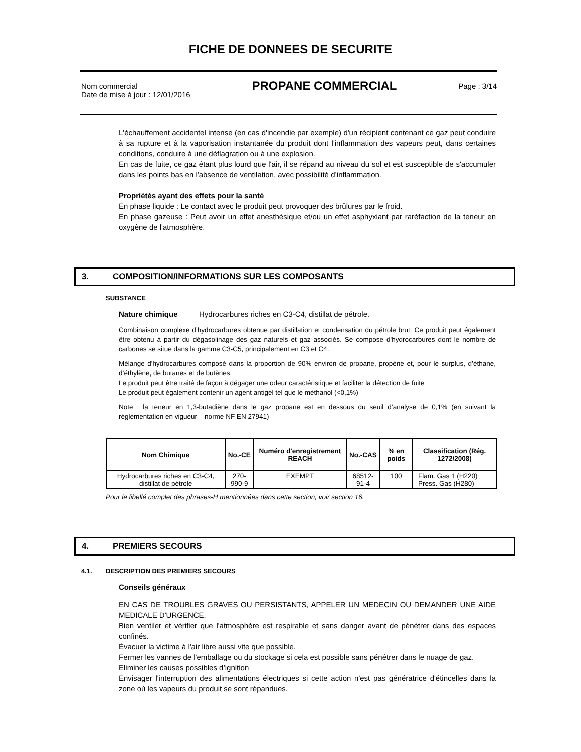FICHE DE DONNEES DE SECURITE
Nom commercial
Date de mise à jour : 12/01/2016
PROPANE COMMERCIAL
Page : 3/14
L'échauffement accidentel intense (en cas d'incendie par exemple) d'un récipient contenant ce gaz peut conduire à sa rupture et à la vaporisation instantanée du produit dont l'inflammation des vapeurs peut, dans certaines conditions, conduire à une déflagration ou à une explosion.
En cas de fuite, ce gaz étant plus lourd que l'air, il se répand au niveau du sol et est susceptible de s'accumuler dans les points bas en l'absence de ventilation, avec possibilité d’inflammation.
Propriétés ayant des effets pour la santé
En phase liquide : Le contact avec le produit peut provoquer des brûlures par le froid.
En phase gazeuse : Peut avoir un effet anesthésique et/ou un effet asphyxiant par raréfaction de la teneur en oxygène de l'atmosphère.
3. COMPOSITION/INFORMATIONS SUR LES COMPOSANTS
SUBSTANCE
Nature chimique Hydrocarbures riches en C3-C4, distillat de pétrole.
Combinaison complexe d’hydrocarbures obtenue par distillation et condensation du pétrole brut. Ce produit peut également être obtenu à partir du dégasolinage des gaz naturels et gaz associés. Se compose d'hydrocarbures dont le nombre de carbones se situe dans la gamme C3-C5, principalement en C3 et C4.
Mélange d'hydrocarbures composé dans la proportion de 90% environ de propane, propène et, pour le surplus, d’éthane, d’éthylène, de butanes et de butènes.
Le produit peut être traité de façon à dégager une odeur caractéristique et faciliter la détection de fuite
Le produit peut également contenir un agent antigel tel que le méthanol (<0,1%)
Note : la teneur en 1,3-butadiène dans le gaz propane est en dessous du seuil d’analyse de 0,1% (en suivant la réglementation en vigueur – norme NF EN 27941)
| Nom Chimique | No.-CE | Numéro d'enregistrement REACH | No.-CAS | % en poids | Classification (Rég. 1272/2008) |
| --- | --- | --- | --- | --- | --- |
| Hydrocarbures riches en C3-C4, distillat de pétrole | 270-990-9 | EXEMPT | 68512-91-4 | 100 | Flam. Gas 1 (H220) Press. Gas (H280) |
Pour le libellé complet des phrases-H mentionnées dans cette section, voir section 16.
4. PREMIERS SECOURS
4.1. DESCRIPTION DES PREMIERS SECOURS
Conseils généraux
EN CAS DE TROUBLES GRAVES OU PERSISTANTS, APPELER UN MEDECIN OU DEMANDER UNE AIDE MEDICALE D'URGENCE.
Bien ventiler et vérifier que l'atmosphère est respirable et sans danger avant de pénétrer dans des espaces confinés.
Évacuer la victime à l'air libre aussi vite que possible.
Fermer les vannes de l'emballage ou du stockage si cela est possible sans pénétrer dans le nuage de gaz.
Eliminer les causes possibles d’ignition
Envisager l'interruption des alimentations électriques si cette action n'est pas génératrice d'étincelles dans la zone où les vapeurs du produit se sont répandues.